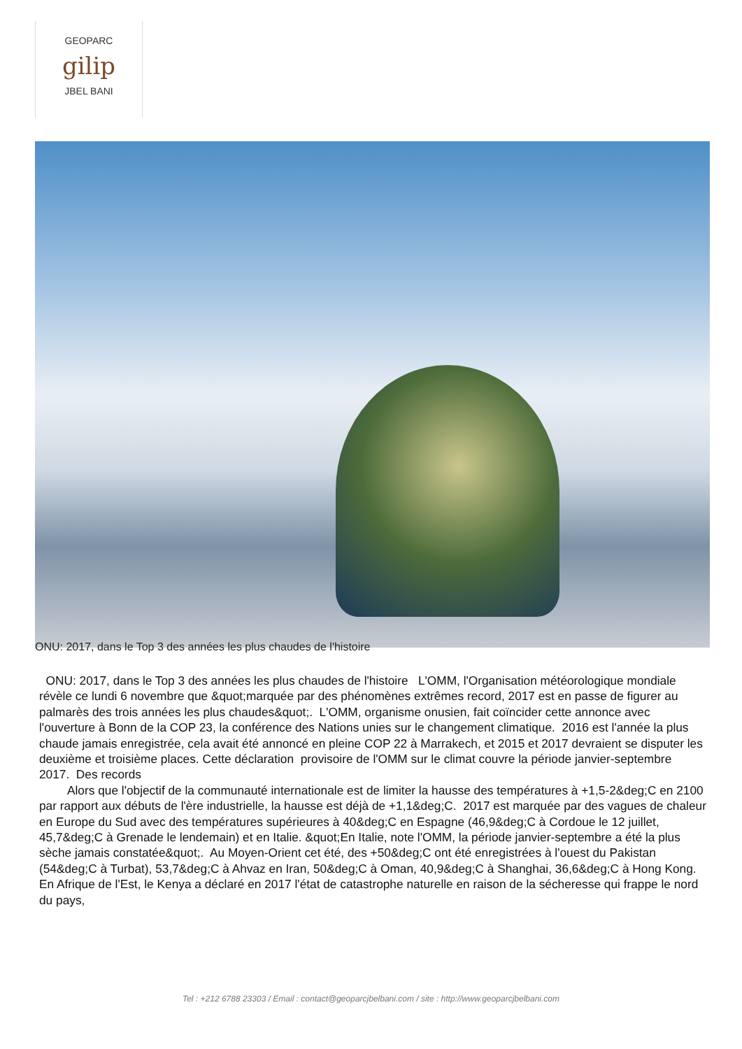GEOPARC
gilip
JBEL BANI
ONU: 2017, dans le Top 3 des années les plus chaudes de l'histoire
ONU: 2017, dans le Top 3 des années les plus chaudes de l'histoire L'OMM, l'Organisation météorologique mondiale révèle ce lundi 6 novembre que &quot;marquée par des phénomènes extrêmes record, 2017 est en passe de figurer au palmarès des trois années les plus chaudes&quot;. L'OMM, organisme onusien, fait coïncider cette annonce avec l'ouverture à Bonn de la COP 23, la conférence des Nations unies sur le changement climatique. 2016 est l'année la plus chaude jamais enregistrée, cela avait été annoncé en pleine COP 22 à Marrakech, et 2015 et 2017 devraient se disputer les deuxième et troisième places. Cette déclaration provisoire de l'OMM sur le climat couvre la période janvier-septembre 2017. Des records
Alors que l'objectif de la communauté internationale est de limiter la hausse des températures à +1,5-2&deg;C en 2100 par rapport aux débuts de l'ère industrielle, la hausse est déjà de +1,1&deg;C. 2017 est marquée par des vagues de chaleur en Europe du Sud avec des températures supérieures à 40&deg;C en Espagne (46,9&deg;C à Cordoue le 12 juillet, 45,7&deg;C à Grenade le lendemain) et en Italie. &quot;En Italie, note l'OMM, la période janvier-septembre a été la plus sèche jamais constatée&quot;. Au Moyen-Orient cet été, des +50&deg;C ont été enregistrées à l'ouest du Pakistan (54&deg;C à Turbat), 53,7&deg;C à Ahvaz en Iran, 50&deg;C à Oman, 40,9&deg;C à Shanghai, 36,6&deg;C à Hong Kong. En Afrique de l'Est, le Kenya a déclaré en 2017 l'état de catastrophe naturelle en raison de la sécheresse qui frappe le nord du pays,
Tel : +212 6788 23303 / Email : contact@geoparcjbelbani.com / site : http://www.geoparcjbelbani.com